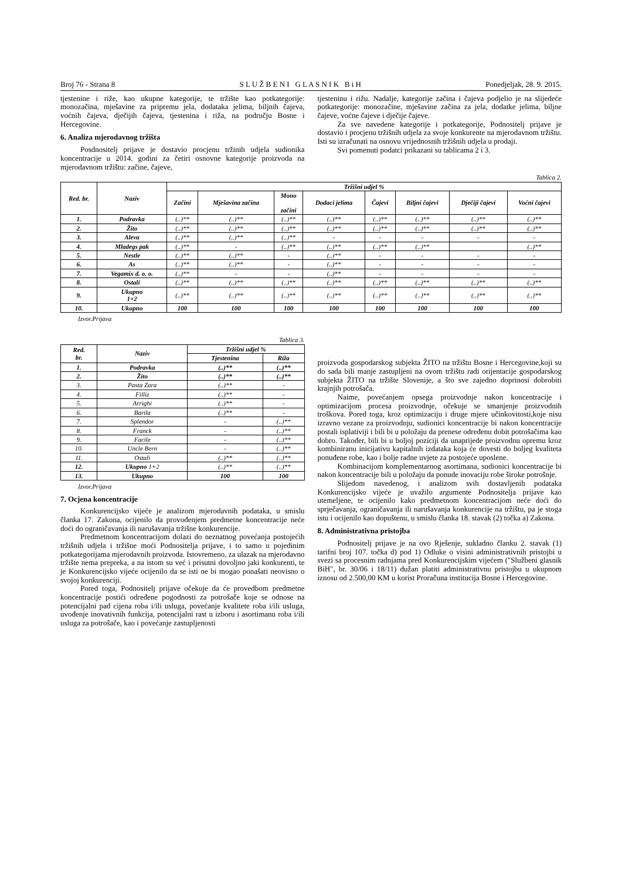Broj 76 - Strana 8 S L U Ž B E N I G L A S N I K B i H Ponedjeljak, 28. 9. 2015.
tjestenine i riže, kao ukupne kategorije, te tržište kao potkategorije: monozačina, mješavine za pripremu jela, dodataka jelima, biljnih čajeva, voćnih čajeva, dječijih čajeva, tjestenina i riža, na području Bosne i Hercegovine.
6. Analiza mjerodavnog tržišta
Posdnositelj prijave je dostavio procjenu tržinih udjela sudionika koncentracije u 2014. godini za četiri osnovne kategorije proizvoda na mjerodavnom tržištu: začine, čajeve,
tjesteninu i rižu. Nadalje, kategorije začina i čajeva podjelio je na slijedeće potkategorije: monozačine, mješavine začina za jela, dodatke jelima, biljne čajeve, voćne čajeve i dječije čajeve.
Za sve navedene kategorije i potkategorije, Podnositelj prijave je dostavio i procjenu tržišnih udjela za svoje konkurente na mjerodavnom tržištu. Isti su izračunati na osnovu vrijednosnih tržišnih udjela u prodaji.
Svi pomenuti podatci prikazani su tablicama 2 i 3.
Tablica 2.
| Red. br. | Naziv | Tržišni udjel % | | | | | | | |
| --- | --- | --- | --- | --- | --- | --- | --- | --- | --- |
| | | Začini | Mješavina začina | Mono začini | Dodaci jelima | Čajevi | Biljni čajevi | Dječiji čajevi | Voćni čajevi |
| 1. | Podravka | (..)** | (..)** | (..)** | (..)** | (..)** | (..)** | (..)** | (..)** |
| 2. | Žito | (..)** | (..)** | (..)** | (..)** | (..)** | (..)** | (..)** | (..)** |
| 3. | Aleva | (..)** | (..)** | (..)** | - | - | - | - | - |
| 4. | Mladegs pak | (..)** | - | (..)** | (..)** | (..)** | (..)** | | (..)** |
| 5. | Nestle | (..)** | (..)** | - | (..)** | - | - | - | - |
| 6. | As | (..)** | (..)** | - | (..)** | - | - | - | - |
| 7. | Vegamix d. o. o. | (..)** | - | - | (..)** | - | - | - | - |
| 8. | Ostali | (..)** | (..)** | (..)** | (..)** | (..)** | (..)** | (..)** | (..)** |
| 9. | Ukupno 1+2 | (..)** | (..)** | (..)** | (..)** | (..)** | (..)** | (..)** | (..)** |
| 10. | Ukupno | 100 | 100 | 100 | 100 | 100 | 100 | 100 | 100 |
Izvor.Prijava
Tablica 3.
| Red. br. | Naziv | Tržišni udjel % | |
| --- | --- | --- | --- |
| | | Tjestenina | Riža |
| 1. | Podravka | (..)** | (..)** |
| 2. | Žito | (..)** | (..)** |
| 3. | Pasta Zara | (..)** | - |
| 4. | Filliz | (..)** | - |
| 5. | Arrighi | (..)** | - |
| 6. | Barila | (..)** | - |
| 7. | Splendor | - | (..)** |
| 8. | Franck | - | (..)** |
| 9. | Facile | - | (..)** |
| 10. | Uncle Bern | - | (..)** |
| 11. | Ostali | (..)** | (..)** |
| 12. | Ukupno 1+2 | (..)** | (..)** |
| 13. | Ukupno | 100 | 100 |
Izvor.Prijava
7. Ocjena koncentracije
Konkurencijsko vijeće je analizom mjerodavnih podataka, u smislu članka 17. Zakona, ocijenilo da provođenjem predmetne koncentracije neće doći do ograničavanja ili narušavanja tržišne konkurencije.
Predmetnom koncentracijom dolazi do neznatnog povećanja postojećih tržišnih udjela i tržišne moći Podnositelja prijave, i to samo u pojedinim potkategorijama mjerodavnih proizvoda. Istovremeno, za ulazak na mjerodavno tržište nema prepreka, a na istom su već i prisutni dovoljno jaki konkurenti, te je Konkurencijsko vijeće ocijenilo da se isti ne bi mogao ponašati neovisno o svojoj konkurenciji.
Pored toga, Podnositelj prijave očekuje da će provedbom predmetne koncentracije postići određene pogodnosti za potrošače koje se odnose na potencijalni pad cijena roba i/ili usluga, povećanje kvalitete roba i/ili usluga, uvođenje inovativnih funkcija, potencijalni rast u izboru i asortimanu roba i/ili usluga za potrošače, kao i povećanje zastupljenosti
proizvoda gospodarskog subjekta ŽITO na tržištu Bosne i Hercegovine,koji su do sada bili manje zastupljeni na ovom tržištu radi orijentacije gospodarskog subjekta ŽITO na tržište Slovenije, a što sve zajedno doprinosi dobrobiti krajnjih potrošača.
Naime, povećanjem opsega proizvodnje nakon koncentracije i optimizacijom procesa proizvodnje, očekuje se smanjenje proizvodnih troškova. Pored toga, kroz optimizaciju i druge mjere učinkovitosti,koje nisu izravno vezane za proizvodnju, sudionici koncentracije bi nakon koncentracije postali isplativiji i bili bi u položaju da prenese određenu dobit potrošačima kao dobro. Također, bili bi u boljoj poziciji da unaprijede proizvodnu opremu kroz kombiniranu inicijativu kapitalnih izdataka koja će dovesti do boljeg kvaliteta ponuđene robe, kao i bolje radne uvjete za postojeće uposlene.
Kombinacijom komplementarnog asortimana, sudionici koncentracije bi nakon koncentracije bili u položaju da ponude inovaciju robe široke potrošnje.
Slijedom navedenog, i analizom svih dostavljenih podataka Konkurencijsko vijeće je uvažilo argumente Podnositelja prijave kao utemeljene, te ocijenilo kako predmetnom koncentracijom neće doći do sprječavanja, ograničavanja ili narušavanja konkurencije na tržištu, pa je stoga istu i ocijenilo kao dopuštenu, u smislu članka 18. stavak (2) točka a) Zakona.
8. Administrativna pristojba
Podnositelj prijave je na ovo Rješenje, sukladno članku 2. stavak (1) tarifni broj 107. točka d) pod 1) Odluke o visini administrativnih pristojbi u svezi sa procesnim radnjama pred Konkurencijskim vijećem ("Službeni glasnik BiH", br. 30/06 i 18/11) dužan platiti administrativnu pristojbu u ukupnom iznosu od 2.500,00 KM u korist Proračuna institucija Bosne i Hercegovine.